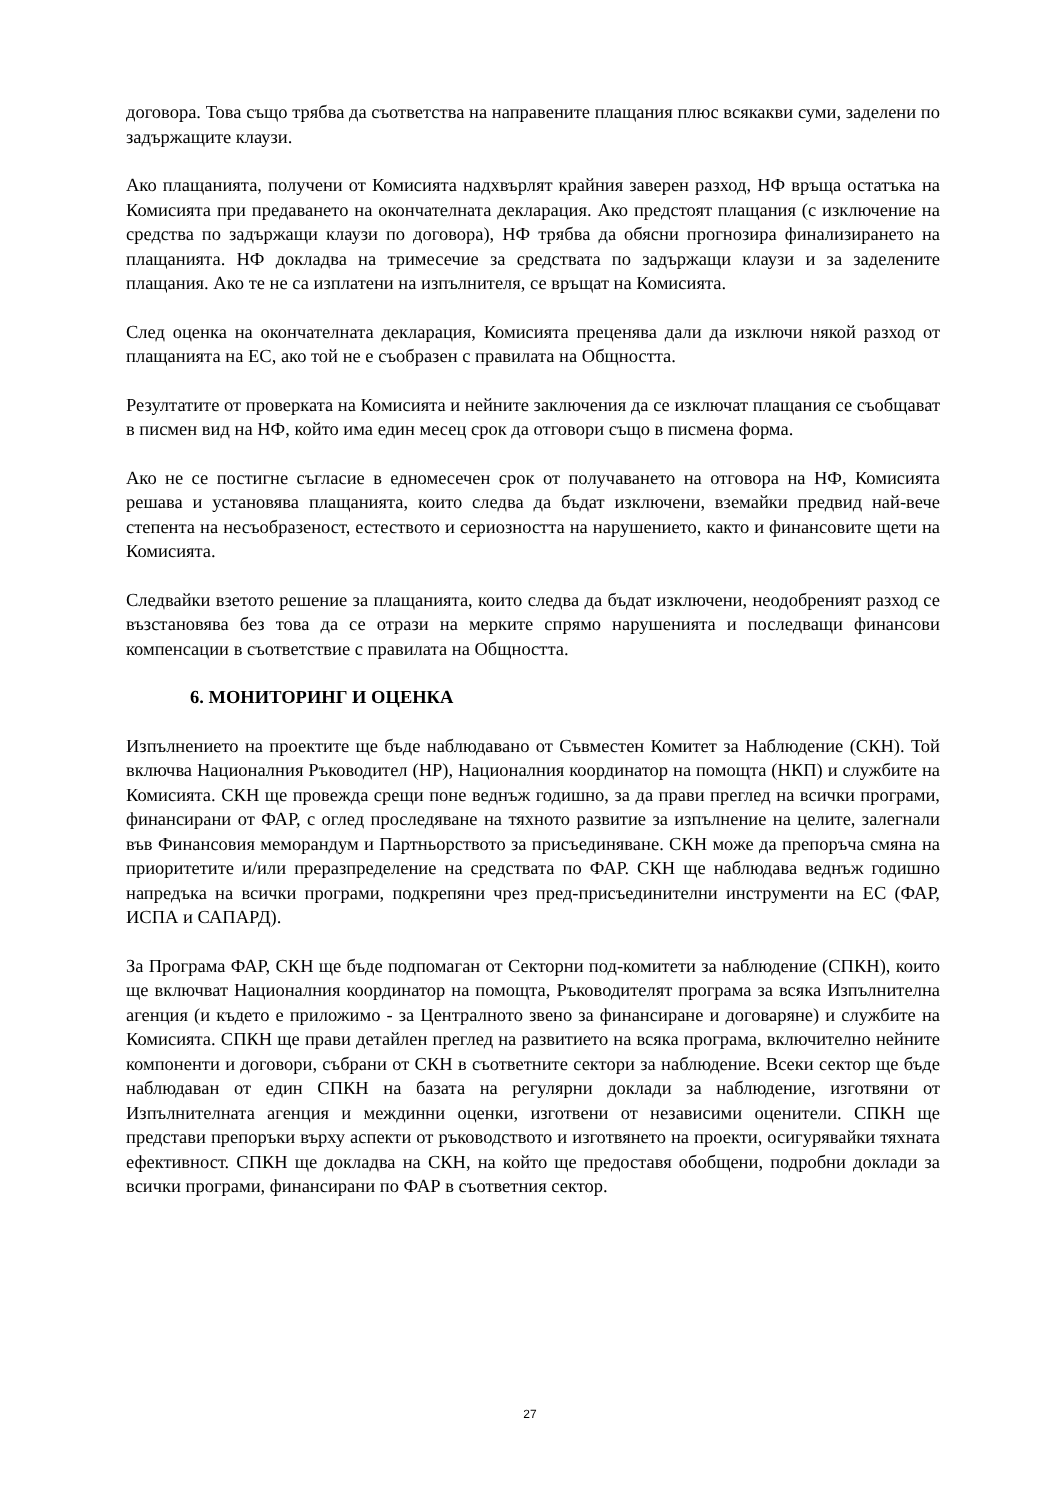договора. Това също трябва да съответства на направените плащания плюс всякакви суми, заделени по задържащите клаузи.
Ако плащанията, получени от Комисията надхвърлят крайния заверен разход, НФ връща остатъка на Комисията при предаването на окончателната декларация. Ако предстоят плащания (с изключение на средства по задържащи клаузи по договора), НФ трябва да обясни прогнозира финализирането на плащанията. НФ докладва на тримесечие за средствата по задържащи клаузи и за заделените плащания. Ако те не са изплатени на изпълнителя, се връщат на Комисията.
След оценка на окончателната декларация, Комисията преценява дали да изключи някой разход от плащанията на ЕС, ако той не е съобразен с правилата на Общността.
Резултатите от проверката на Комисията и нейните заключения да се изключат плащания се съобщават в писмен вид на НФ, който има един месец срок да отговори също в писмена форма.
Ако не се постигне съгласие в едномесечен срок от получаването на отговора на НФ, Комисията решава и установява плащанията, които следва да бъдат изключени, вземайки предвид най-вече степента на несъобразеност, естеството и сериозността на нарушението, както и финансовите щети на Комисията.
Следвайки взетото решение за плащанията, които следва да бъдат изключени, неодобреният разход се възстановява без това да се отрази на мерките спрямо нарушенията и последващи финансови компенсации в съответствие с правилата на Общността.
6. МОНИТОРИНГ И ОЦЕНКА
Изпълнението на проектите ще бъде наблюдавано от Съвместен Комитет за Наблюдение (СКН). Той включва Националния Ръководител (НР), Националния координатор на помощта (НКП) и службите на Комисията. СКН ще провежда срещи поне веднъж годишно, за да прави преглед на всички програми, финансирани от ФАР, с оглед проследяване на тяхното развитие за изпълнение на целите, залегнали във Финансовия меморандум и Партньорството за присъединяване. СКН може да препоръча смяна на приоритетите и/или преразпределение на средствата по ФАР. СКН ще наблюдава веднъж годишно напредъка на всички програми, подкрепяни чрез пред-присъединителни инструменти на ЕС (ФАР, ИСПА и САПАРД).
За Програма ФАР, СКН ще бъде подпомаган от Секторни под-комитети за наблюдение (СПКН), които ще включват Националния координатор на помощта, Ръководителят програма за всяка Изпълнителна агенция (и където е приложимо - за Централното звено за финансиране и договаряне) и службите на Комисията. СПКН ще прави детайлен преглед на развитието на всяка програма, включително нейните компоненти и договори, събрани от СКН в съответните сектори за наблюдение. Всеки сектор ще бъде наблюдаван от един СПКН на базата на регулярни доклади за наблюдение, изготвяни от Изпълнителната агенция и междинни оценки, изготвени от независими оценители. СПКН ще представи препоръки върху аспекти от ръководството и изготвянето на проекти, осигурявайки тяхната ефективност. СПКН ще докладва на СКН, на който ще предоставя обобщени, подробни доклади за всички програми, финансирани по ФАР в съответния сектор.
27